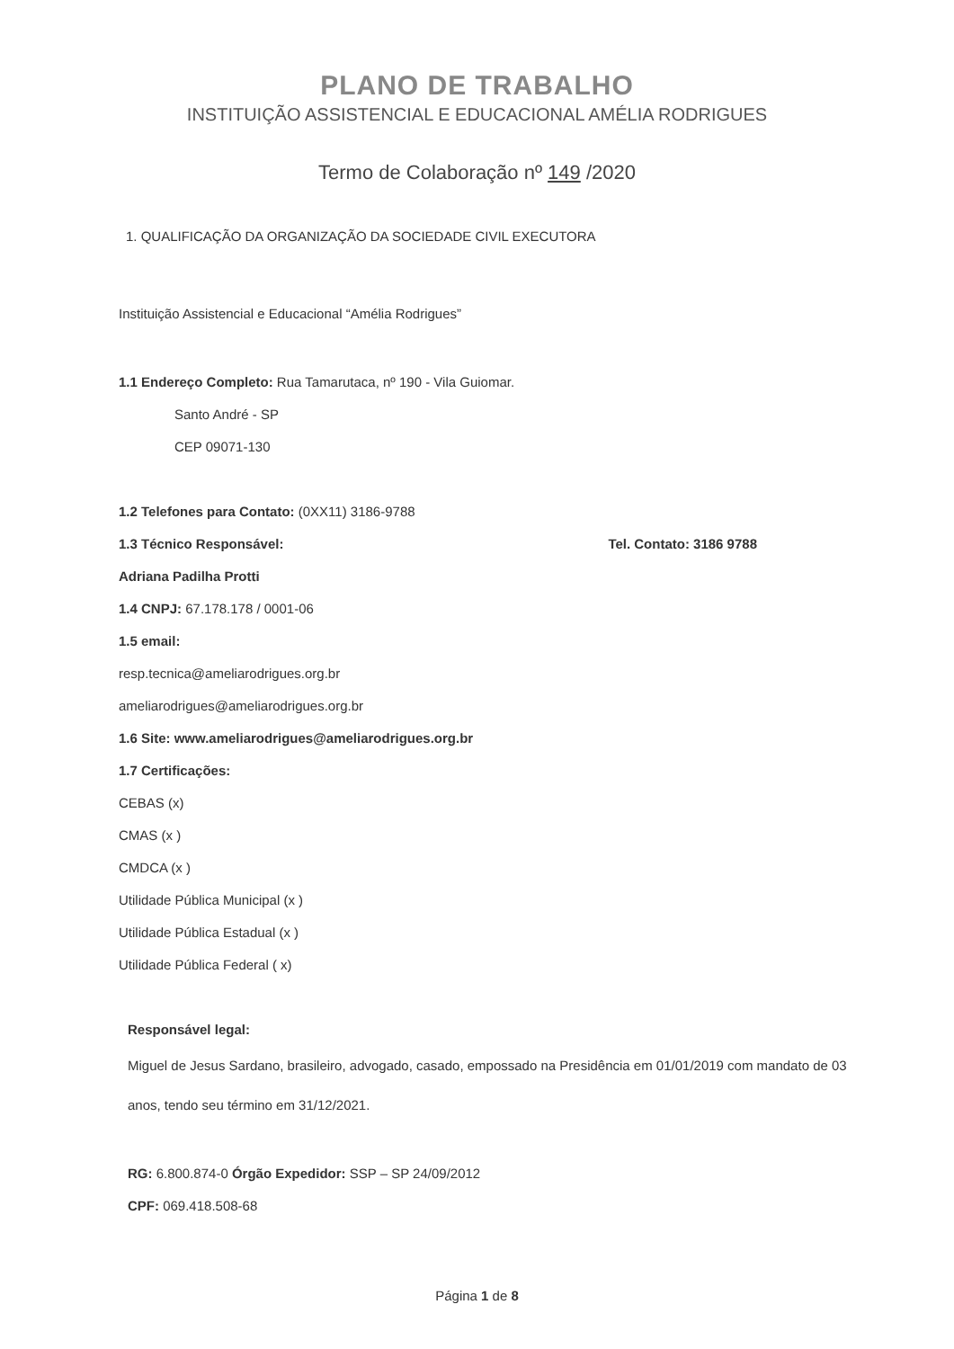PLANO DE TRABALHO
INSTITUIÇÃO ASSISTENCIAL E EDUCACIONAL AMÉLIA RODRIGUES
Termo de Colaboração nº 149 /2020
1. QUALIFICAÇÃO DA ORGANIZAÇÃO DA SOCIEDADE CIVIL EXECUTORA
Instituição Assistencial e Educacional “Amélia Rodrigues”
1.1 Endereço Completo: Rua Tamarutaca, nº 190 - Vila Guiomar.
Santo André - SP
CEP 09071-130
1.2 Telefones para Contato: (0XX11) 3186-9788
1.3 Técnico Responsável: Tel. Contato: 3186 9788
Adriana Padilha Protti
1.4 CNPJ: 67.178.178 / 0001-06
1.5 email:
resp.tecnica@ameliarodrigues.org.br
ameliarodrigues@ameliarodrigues.org.br
1.6 Site: www.ameliarodrigues@ameliarodrigues.org.br
1.7 Certificações:
CEBAS (x)
CMAS (x )
CMDCA (x )
Utilidade Pública Municipal (x )
Utilidade Pública Estadual (x )
Utilidade Pública Federal ( x)
Responsável legal:
Miguel de Jesus Sardano, brasileiro, advogado, casado, empossado na Presidência em 01/01/2019 com mandato de 03 anos, tendo seu término em 31/12/2021.
RG: 6.800.874-0 Órgão Expedidor: SSP – SP 24/09/2012
CPF: 069.418.508-68
Página 1 de 8